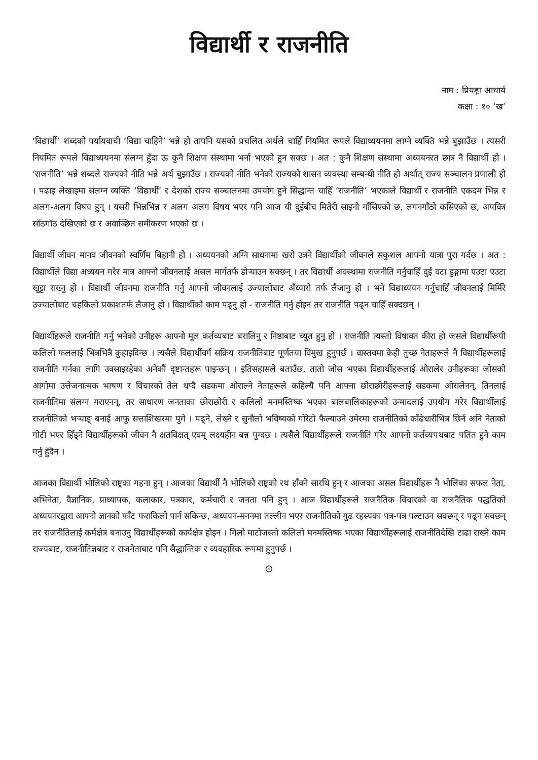विद्यार्थी र राजनीति
नाम : प्रियङ्का आचार्य
कक्षा : १० ‘ख’
‘विद्यार्थी’ शब्दको पर्यायवाची ‘विद्या चाहिने’ भन्ने हो तापनि यसको प्रचलित अर्थले चाहिँ नियमित रूपले विद्याध्ययनमा लाग्ने व्यक्ति भन्ने बुझाउँछ । त्यसरी नियमित रूपले विद्याध्ययनमा संलग्न हुँदा ऊ कुनै शिक्षण संस्थामा भर्ना भएको हुन सक्छ । अत : कुनै शिक्षण संस्थामा अध्ययनरत छात्र नै विद्यार्थी हो । ‘राजनीति’ भन्ने शब्दले राज्यको नीति भन्ने अर्थ बुझाउँछ । राज्यको नीति भनेको राज्यको शासन व्यवस्था सम्बन्धी नीति हो अर्थात् राज्य सञ्चालन प्रणाली हो । पढाइ लेखाइमा संलग्न व्यक्ति ‘विद्यार्थी’ र देशको राज्य सञ्चालनमा उपयोग हुने सिद्धान्त चाहिँ ‘राजनीति’ भएकाले विद्यार्थी र राजनीति एकदम भिन्न र अलग-अलग विषय हुन् । यसरी भिन्नभिन्न र अलग अलग विषय भएर पनि आज यी दुईबीच मितेरी साइनो गाँसिएको छ, लगनगाँठो कसिएको छ, अपवित्र साँठगाँठ देखिएको छ र अवाञ्छित समीकरण भएको छ ।
विद्यार्थी जीवन मानव जीवनको स्वर्णिम बिहानी हो । अध्ययनको अग्नि साधनामा खरो उत्रने विद्यार्थीको जीवनले सकुशल आफ्नो यात्रा पुरा गर्दछ । अत : विद्यार्थीले विद्या अध्ययन गरेर मात्र आफ्नो जीवनलाई असल मार्गतर्फ डोऱ्याउन सक्छन् । तर विद्यार्थी अवस्थामा राजनीति गर्नुचाहिँ दुई वटा डुङ्गामा एउटा एउटा खुट्टा राख्नु हो । विद्यार्थी जीवनमा राजनीति गर्नु आफ्नो जीवनलाई उज्यालोबाट अँध्यारो तर्फ लैजानु हो । भने विद्याध्ययन गर्नुचाहिँ जीवनलाई मिर्मिरे उज्यालोबाट चहकिलो प्रकाशतर्फ लैजानु हो । विद्यार्थीको काम पढ्नु हो - राजनीति गर्नु होइन तर राजनीति पढ्न चाहिँ सक्दछन् ।
विद्यार्थीहरूले राजनीति गर्नु भनेको उनीहरू आफ्नो मूल कर्तव्यबाट बरालिनु र निष्ठाबाट च्युत हुनु हो । राजनीति त्यस्तो विषाक्त कीरा हो जसले विद्यार्थीरूपी कलिलो फललाई भित्रभित्रै कुहाइदिन्छ । त्यसैले विद्यार्थीवर्ग सक्रिय राजनीतिबाट पूर्णतया विमुख हुनुपर्छ । वास्तवमा केही तुच्छ नेताहरूले नै विद्यार्थीहरूलाई राजनीति गर्नका लागि उक्साइरहेका अनेकौं दृष्टान्तहरू पाइन्छन् । इतिसहासले बताउँछ, तातो जोस भएका विद्यार्थीहरूलाई ओरालेर उनीहरूका जोसको आगोमा उत्तेजनात्मक भाषण र विचारको तेल थप्दै सडकमा ओराल्ने नेताहरूले कहिल्यै पनि आफ्ना छोराछोरीहरूलाई सडकमा ओरालेनन्, तिनलाई राजनीतिमा संलग्न गराएनन्, तर साधारण जनताका छोराछोरी र कलिलो मनमस्तिष्क भएका बालबालिकाहरूको उन्मादलाई उपयोग गरेर विद्यार्थीलाई राजनीतिको भऱ्याङ् बनाई आफू सत्ताशिखरमा पुगे । पढ्ने, लेख्ने र सुनौलो भविष्यको गोरेटो फैल्याउने उमेरमा राजनीतिको काँढेधारीभित्र छिर्न अनि नेताको गोटी भएर हिँड्ने विद्यार्थीहरूको जीवन नै क्षतविक्षत् एवम् लक्ष्यहीन बन्न पुग्दछ । त्यसैले विद्यार्थीहरूले राजनीति गरेर आफ्नो कर्तव्यपथबाट पतित हुने काम गर्नु हुँदैन ।
आजका विद्यार्थी भोलिको राष्ट्रका गहना हुन् । आजका विद्यार्थी नै भोलिको राष्ट्रको रथ हाँक्ने सारथि हुन् र आजका असल विद्यार्थीहरू नै भोलिका सफल नेता, अभिनेता, वैज्ञानिक, प्राध्यापक, कलाकार, पत्रकार, कर्मचारी र जनता पनि हुन् । आज विद्यार्थीहरूले राजनैतिक विचारको वा राजनैतिक पद्धतिको अध्ययनरद्वारा आफ्नो ज्ञानको फाँट फराकिलो पार्न सकिन्छ, अध्ययन-मननमा तल्लीन भएर राजनीतिको गुढ रहस्यका पत्र-पत्र पल्टाउन सक्छन् र पढ्न सक्छन् तर राजनीतिलाई कर्मक्षेत्र बनाउनु विद्यार्थीहरूको कार्यक्षेत्र होइन । गिलो माटोजस्तो कलिलो मनमस्तिष्क भएका विद्यार्थीहरूलाई राजनीतिदेखि टाढा राख्ने काम राज्यबाट, राजनीतिज्ञबाट र राजनेताबाट पनि सैद्धान्तिक र व्यवहारिक रूपमा हुनुपर्छ ।
⊙